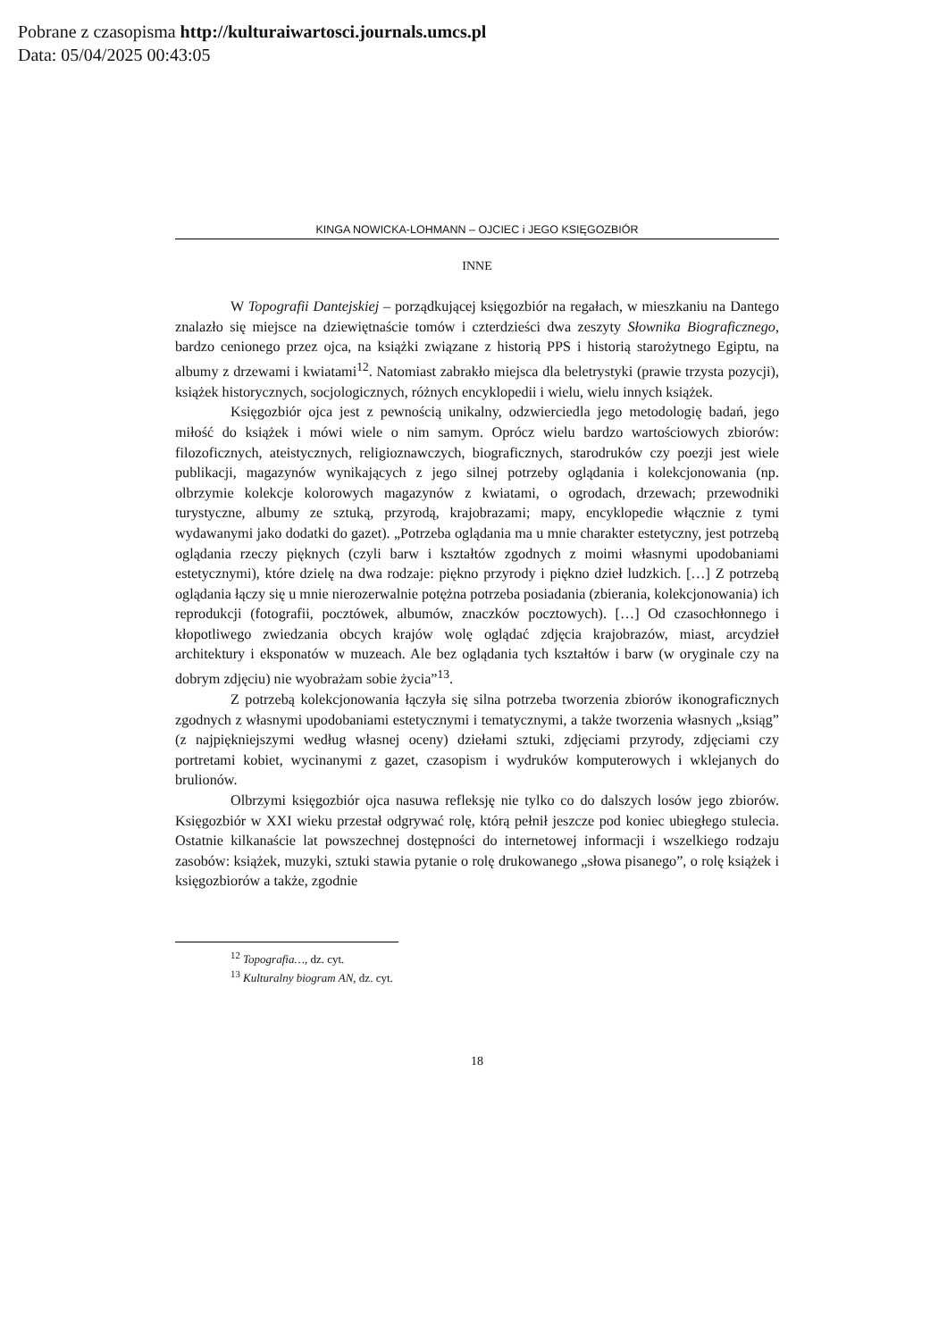Pobrane z czasopisma http://kulturaiwartosci.journals.umcs.pl
Data: 05/04/2025 00:43:05
KINGA NOWICKA-LOHMANN – OJCIEC i JEGO KSIĘGOZBIÓR
INNE
W Topografii Dantejskiej – porządkującej księgozbiór na regałach, w mieszkaniu na Dantego znalazło się miejsce na dziewiętnaście tomów i czterdzieści dwa zeszyty Słownika Biograficznego, bardzo cenionego przez ojca, na książki związane z historią PPS i historią starożytnego Egiptu, na albumy z drzewami i kwiatami<sup>12</sup>. Natomiast zabrakło miejsca dla beletrystyki (prawie trzysta pozycji), książek historycznych, socjologicznych, różnych encyklopedii i wielu, wielu innych książek.
Księgozbiór ojca jest z pewnością unikalny, odzwierciedla jego metodologię badań, jego miłość do książek i mówi wiele o nim samym. Oprócz wielu bardzo wartościowych zbiorów: filozoficznych, ateistycznych, religioznawczych, biograficznych, starodruków czy poezji jest wiele publikacji, magazynów wynikających z jego silnej potrzeby oglądania i kolekcjonowania (np. olbrzymie kolekcje kolorowych magazynów z kwiatami, o ogrodach, drzewach; przewodniki turystyczne, albumy ze sztuką, przyrodą, krajobrazami; mapy, encyklopedie włącznie z tymi wydawanymi jako dodatki do gazet). „Potrzeba oglądania ma u mnie charakter estetyczny, jest potrzebą oglądania rzeczy pięknych (czyli barw i kształtów zgodnych z moimi własnymi upodobaniami estetycznymi), które dzielę na dwa rodzaje: piękno przyrody i piękno dzieł ludzkich. […] Z potrzebą oglądania łączy się u mnie nierozerwalnie potężna potrzeba posiadania (zbierania, kolekcjonowania) ich reprodukcji (fotografii, pocztówek, albumów, znaczków pocztowych). […] Od czasochłonnego i kłopotliwego zwiedzania obcych krajów wolę oglądać zdjęcia krajobrazów, miast, arcydzieł architektury i eksponatów w muzeach. Ale bez oglądania tych kształtów i barw (w oryginale czy na dobrym zdjęciu) nie wyobrażam sobie życia”<sup>13</sup>.
Z potrzebą kolekcjonowania łączyła się silna potrzeba tworzenia zbiorów ikonograficznych zgodnych z własnymi upodobaniami estetycznymi i tematycznymi, a także tworzenia własnych „ksiąg” (z najpiękniejszymi według własnej oceny) dziełami sztuki, zdjęciami przyrody, zdjęciami czy portretami kobiet, wycinanymi z gazet, czasopism i wydruków komputerowych i wklejanych do brulionów.
Olbrzymi księgozbiór ojca nasuwa refleksję nie tylko co do dalszych losów jego zbiorów. Księgozbiór w XXI wieku przestał odgrywać rolę, którą pełnił jeszcze pod koniec ubiegłego stulecia. Ostatnie kilkanaście lat powszechnej dostępności do internetowej informacji i wszelkiego rodzaju zasobów: książek, muzyki, sztuki stawia pytanie o rolę drukowanego „słowa pisanego”, o rolę książek i księgozbiorów a także, zgodnie
<sup>12</sup> Topografia…, dz. cyt.
<sup>13</sup> Kulturalny biogram AN, dz. cyt.
18